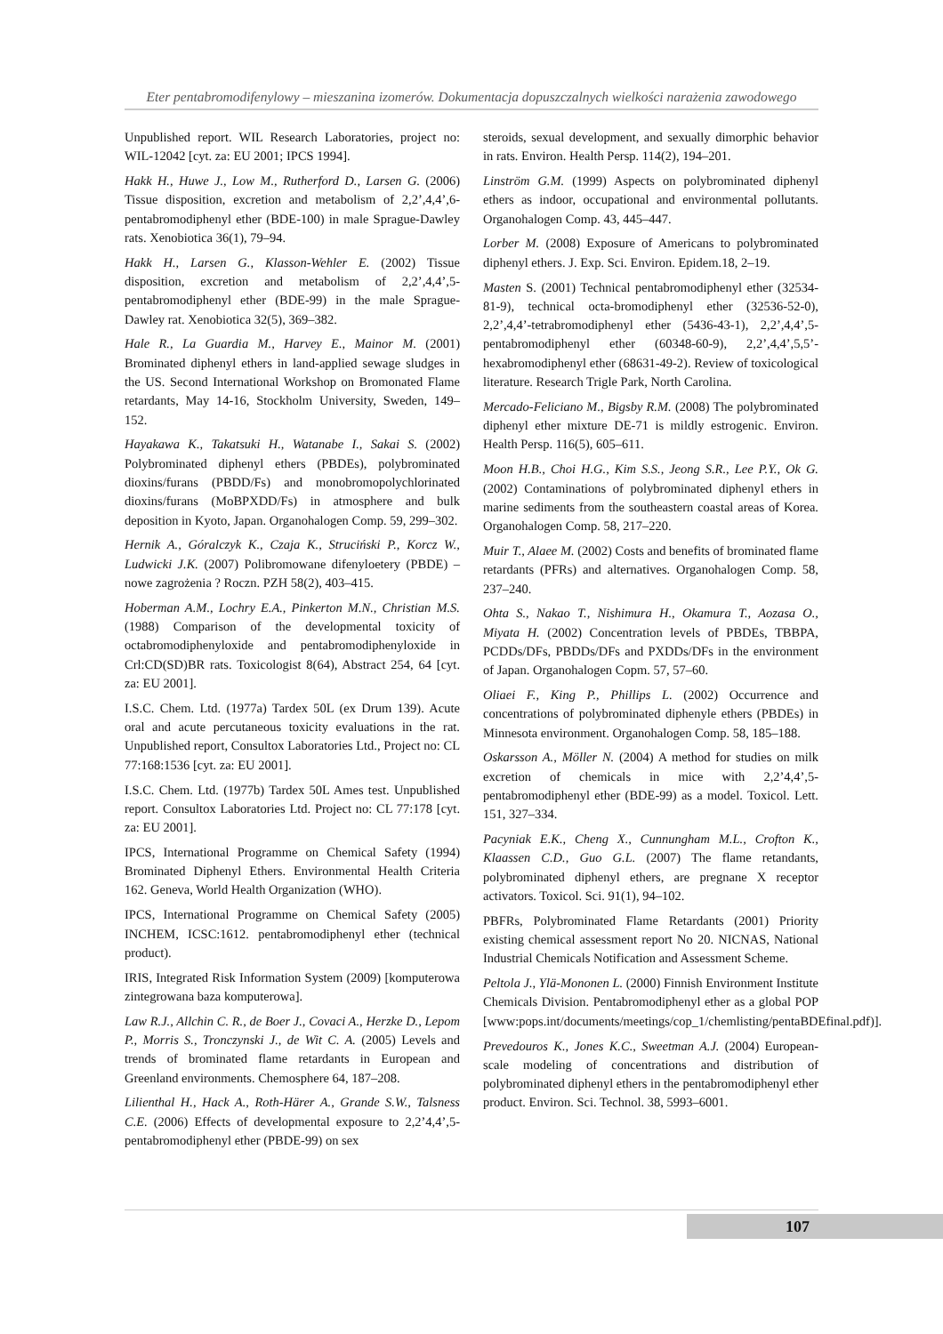Eter pentabromodifenylowy – mieszanina izomerów. Dokumentacja dopuszczalnych wielkości narażenia zawodowego
Unpublished report. WIL Research Laboratories, project no: WIL-12042 [cyt. za: EU 2001; IPCS 1994].
Hakk H., Huwe J., Low M., Rutherford D., Larsen G. (2006) Tissue disposition, excretion and metabolism of 2,2’,4,4’,6-pentabromodiphenyl ether (BDE-100) in male Sprague-Dawley rats. Xenobiotica 36(1), 79–94.
Hakk H., Larsen G., Klasson-Wehler E. (2002) Tissue disposition, excretion and metabolism of 2,2’,4,4’,5-pentabromodiphenyl ether (BDE-99) in the male Sprague-Dawley rat. Xenobiotica 32(5), 369–382.
Hale R., La Guardia M., Harvey E., Mainor M. (2001) Brominated diphenyl ethers in land-applied sewage sludges in the US. Second International Workshop on Bromonated Flame retardants, May 14-16, Stockholm University, Sweden, 149–152.
Hayakawa K., Takatsuki H., Watanabe I., Sakai S. (2002) Polybrominated diphenyl ethers (PBDEs), polybrominated dioxins/furans (PBDD/Fs) and monobromopolychlorinated dioxins/furans (MoBPXDD/Fs) in atmosphere and bulk deposition in Kyoto, Japan. Organohalogen Comp. 59, 299–302.
Hernik A., Góralczyk K., Czaja K., Struciński P., Korcz W., Ludwicki J.K. (2007) Polibromowane difenyloetery (PBDE) – nowe zagrożenia ? Roczn. PZH 58(2), 403–415.
Hoberman A.M., Lochry E.A., Pinkerton M.N., Christian M.S. (1988) Comparison of the developmental toxicity of octabromodiphenyloxide and pentabromodiphenyloxide in Crl:CD(SD)BR rats. Toxicologist 8(64), Abstract 254, 64 [cyt. za: EU 2001].
I.S.C. Chem. Ltd. (1977a) Tardex 50L (ex Drum 139). Acute oral and acute percutaneous toxicity evaluations in the rat. Unpublished report, Consultox Laboratories Ltd., Project no: CL 77:168:1536 [cyt. za: EU 2001].
I.S.C. Chem. Ltd. (1977b) Tardex 50L Ames test. Unpublished report. Consultox Laboratories Ltd. Project no: CL 77:178 [cyt. za: EU 2001].
IPCS, International Programme on Chemical Safety (1994) Brominated Diphenyl Ethers. Environmental Health Criteria 162. Geneva, World Health Organization (WHO).
IPCS, International Programme on Chemical Safety (2005) INCHEM, ICSC:1612. pentabromodiphenyl ether (technical product).
IRIS, Integrated Risk Information System (2009) [komputerowa zintegrowana baza komputerowa].
Law R.J., Allchin C. R., de Boer J., Covaci A., Herzke D., Lepom P., Morris S., Tronczynski J., de Wit C. A. (2005) Levels and trends of brominated flame retardants in European and Greenland environments. Chemosphere 64, 187–208.
Lilienthal H., Hack A., Roth-Härer A., Grande S.W., Talsness C.E. (2006) Effects of developmental exposure to 2,2’4,4’,5-pentabromodiphenyl ether (PBDE-99) on sex
steroids, sexual development, and sexually dimorphic behavior in rats. Environ. Health Persp. 114(2), 194–201.
Linström G.M. (1999) Aspects on polybrominated diphenyl ethers as indoor, occupational and environmental pollutants. Organohalogen Comp. 43, 445–447.
Lorber M. (2008) Exposure of Americans to polybrominated diphenyl ethers. J. Exp. Sci. Environ. Epidem.18, 2–19.
Masten S. (2001) Technical pentabromodiphenyl ether (32534-81-9), technical octa-bromodiphenyl ether (32536-52-0), 2,2’,4,4’-tetrabromodiphenyl ether (5436-43-1), 2,2’,4,4’,5-pentabromodiphenyl ether (60348-60-9), 2,2’,4,4’,5,5’-hexabromodiphenyl ether (68631-49-2). Review of toxicological literature. Research Trigle Park, North Carolina.
Mercado-Feliciano M., Bigsby R.M. (2008) The polybrominated diphenyl ether mixture DE-71 is mildly estrogenic. Environ. Health Persp. 116(5), 605–611.
Moon H.B., Choi H.G., Kim S.S., Jeong S.R., Lee P.Y., Ok G. (2002) Contaminations of polybrominated diphenyl ethers in marine sediments from the southeastern coastal areas of Korea. Organohalogen Comp. 58, 217–220.
Muir T., Alaee M. (2002) Costs and benefits of brominated flame retardants (PFRs) and alternatives. Organohalogen Comp. 58, 237–240.
Ohta S., Nakao T., Nishimura H., Okamura T., Aozasa O., Miyata H. (2002) Concentration levels of PBDEs, TBBPA, PCDDs/DFs, PBDDs/DFs and PXDDs/DFs in the environment of Japan. Organohalogen Copm. 57, 57–60.
Oliaei F., King P., Phillips L. (2002) Occurrence and concentrations of polybrominated diphenyle ethers (PBDEs) in Minnesota environment. Organohalogen Comp. 58, 185–188.
Oskarsson A., Möller N. (2004) A method for studies on milk excretion of chemicals in mice with 2,2’4,4’,5-pentabromodiphenyl ether (BDE-99) as a model. Toxicol. Lett. 151, 327–334.
Pacyniak E.K., Cheng X., Cunnungham M.L., Crofton K., Klaassen C.D., Guo G.L. (2007) The flame retandants, polybrominated diphenyl ethers, are pregnane X receptor activators. Toxicol. Sci. 91(1), 94–102.
PBFRs, Polybrominated Flame Retardants (2001) Priority existing chemical assessment report No 20. NICNAS, National Industrial Chemicals Notification and Assessment Scheme.
Peltola J., Ylä-Mononen L. (2000) Finnish Environment Institute Chemicals Division. Pentabromodiphenyl ether as a global POP [www:pops.int/documents/meetings/cop_1/chemlisting/pentaBDEfinal.pdf)].
Prevedouros K., Jones K.C., Sweetman A.J. (2004) European-scale modeling of concentrations and distribution of polybrominated diphenyl ethers in the pentabromodiphenyl ether product. Environ. Sci. Technol. 38, 5993–6001.
107